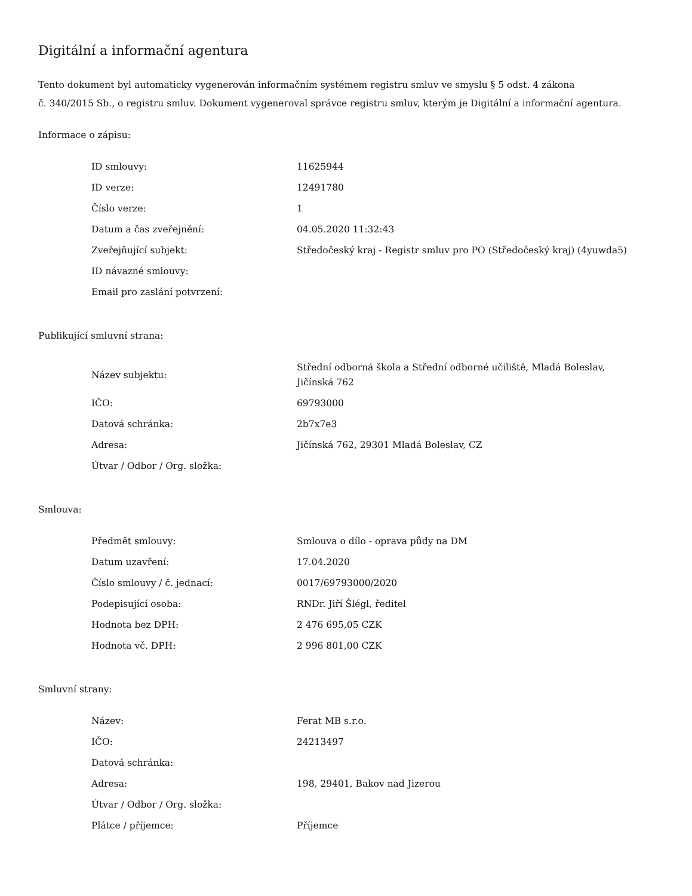Digitální a informační agentura
Tento dokument byl automaticky vygenerován informačním systémem registru smluv ve smyslu § 5 odst. 4 zákona
č. 340/2015 Sb., o registru smluv. Dokument vygeneroval správce registru smluv, kterým je Digitální a informační agentura.
Informace o zápisu:
| ID smlouvy: | 11625944 |
| ID verze: | 12491780 |
| Číslo verze: | 1 |
| Datum a čas zveřejnění: | 04.05.2020 11:32:43 |
| Zveřejňující subjekt: | Středočeský kraj - Registr smluv pro PO (Středočeský kraj) (4yuwda5) |
| ID návazné smlouvy: | |
| Email pro zaslání potvrzení: | |
Publikující smluvní strana:
| Název subjektu: | Střední odborná škola a Střední odborné učiliště, Mladá Boleslav, Jičínská 762 |
| IČO: | 69793000 |
| Datová schránka: | 2b7x7e3 |
| Adresa: | Jičínská 762, 29301 Mladá Boleslav, CZ |
| Útvar / Odbor / Org. složka: | |
Smlouva:
| Předmět smlouvy: | Smlouva o dílo - oprava půdy na DM |
| Datum uzavření: | 17.04.2020 |
| Číslo smlouvy / č. jednací: | 0017/69793000/2020 |
| Podepisující osoba: | RNDr. Jiří Šlégl, ředitel |
| Hodnota bez DPH: | 2 476 695,05 CZK |
| Hodnota vč. DPH: | 2 996 801,00 CZK |
Smluvní strany:
| Název: | Ferat MB s.r.o. |
| IČO: | 24213497 |
| Datová schránka: | |
| Adresa: | 198, 29401, Bakov nad Jizerou |
| Útvar / Odbor / Org. složka: | |
| Plátce / příjemce: | Příjemce |